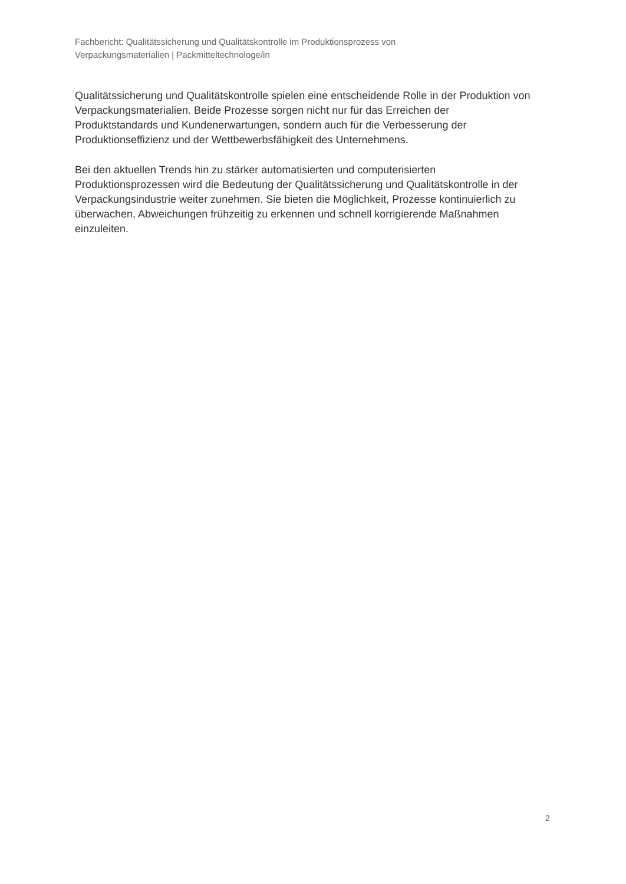Fachbericht: Qualitätssicherung und Qualitätskontrolle im Produktionsprozess von Verpackungsmaterialien | Packmitteltechnologe/in
Qualitätssicherung und Qualitätskontrolle spielen eine entscheidende Rolle in der Produktion von Verpackungsmaterialien. Beide Prozesse sorgen nicht nur für das Erreichen der Produktstandards und Kundenerwartungen, sondern auch für die Verbesserung der Produktionseffizienz und der Wettbewerbsfähigkeit des Unternehmens.
Bei den aktuellen Trends hin zu stärker automatisierten und computerisierten Produktionsprozessen wird die Bedeutung der Qualitätssicherung und Qualitätskontrolle in der Verpackungsindustrie weiter zunehmen. Sie bieten die Möglichkeit, Prozesse kontinuierlich zu überwachen, Abweichungen frühzeitig zu erkennen und schnell korrigierende Maßnahmen einzuleiten.
2